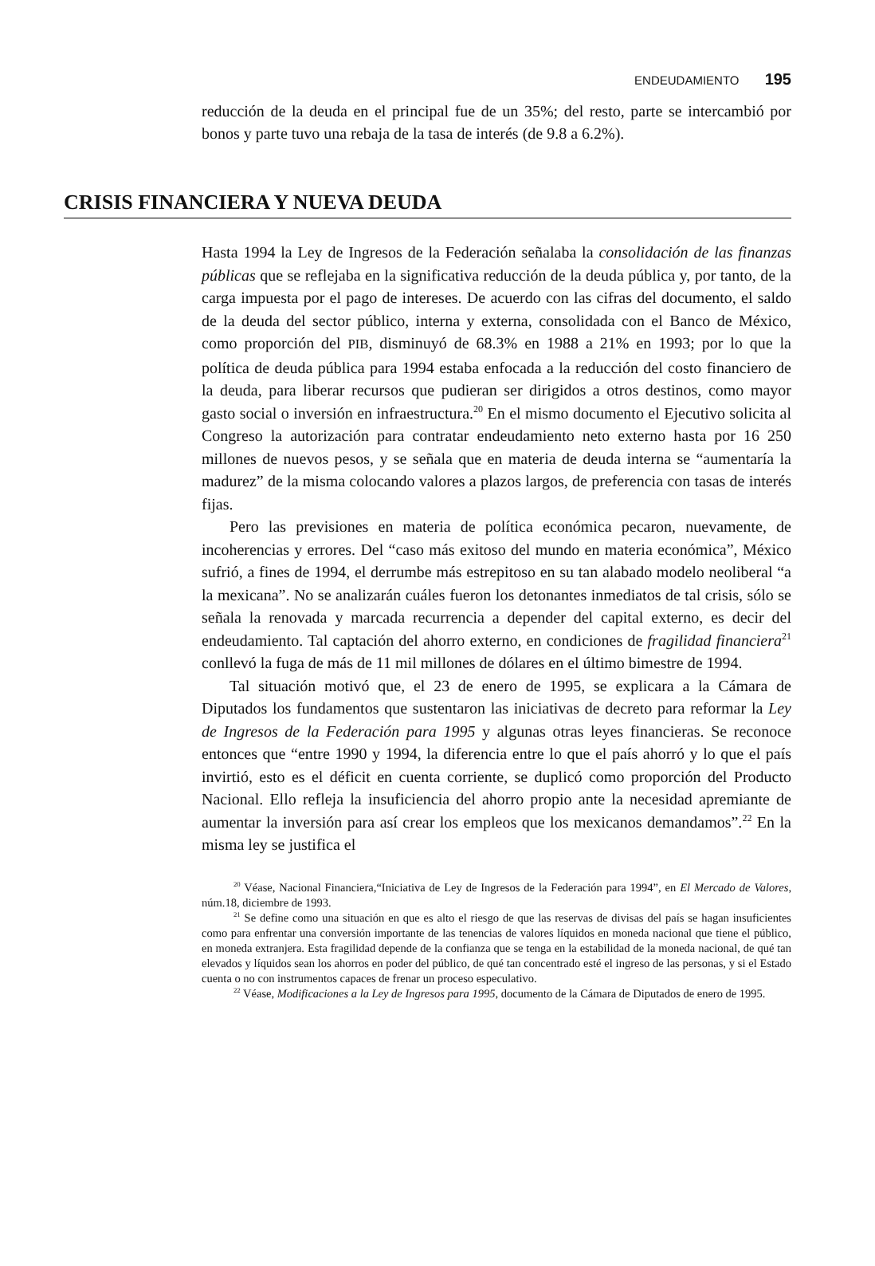ENDEUDAMIENTO 195
reducción de la deuda en el principal fue de un 35%; del resto, parte se intercambió por bonos y parte tuvo una rebaja de la tasa de interés (de 9.8 a 6.2%).
CRISIS FINANCIERA Y NUEVA DEUDA
Hasta 1994 la Ley de Ingresos de la Federación señalaba la consolidación de las finanzas públicas que se reflejaba en la significativa reducción de la deuda pública y, por tanto, de la carga impuesta por el pago de intereses. De acuerdo con las cifras del documento, el saldo de la deuda del sector público, interna y externa, consolidada con el Banco de México, como proporción del PIB, disminuyó de 68.3% en 1988 a 21% en 1993; por lo que la política de deuda pública para 1994 estaba enfocada a la reducción del costo financiero de la deuda, para liberar recursos que pudieran ser dirigidos a otros destinos, como mayor gasto social o inversión en infraestructura.<sup>20</sup> En el mismo documento el Ejecutivo solicita al Congreso la autorización para contratar endeudamiento neto externo hasta por 16 250 millones de nuevos pesos, y se señala que en materia de deuda interna se “aumentaría la madurez” de la misma colocando valores a plazos largos, de preferencia con tasas de interés fijas.
Pero las previsiones en materia de política económica pecaron, nuevamente, de incoherencias y errores. Del “caso más exitoso del mundo en materia económica”, México sufrió, a fines de 1994, el derrumbe más estrepitoso en su tan alabado modelo neoliberal “a la mexicana”. No se analizarán cuáles fueron los detonantes inmediatos de tal crisis, sólo se señala la renovada y marcada recurrencia a depender del capital externo, es decir del endeudamiento. Tal captación del ahorro externo, en condiciones de fragilidad financiera<sup>21</sup> conllevó la fuga de más de 11 mil millones de dólares en el último bimestre de 1994.
Tal situación motivó que, el 23 de enero de 1995, se explicara a la Cámara de Diputados los fundamentos que sustentaron las iniciativas de decreto para reformar la Ley de Ingresos de la Federación para 1995 y algunas otras leyes financieras. Se reconoce entonces que “entre 1990 y 1994, la diferencia entre lo que el país ahorró y lo que el país invirtió, esto es el déficit en cuenta corriente, se duplicó como proporción del Producto Nacional. Ello refleja la insuficiencia del ahorro propio ante la necesidad apremiante de aumentar la inversión para así crear los empleos que los mexicanos demandamos”.<sup>22</sup> En la misma ley se justifica el
<sup>20</sup> Véase, Nacional Financiera,“Iniciativa de Ley de Ingresos de la Federación para 1994”, en El Mercado de Valores, núm.18, diciembre de 1993.
<sup>21</sup> Se define como una situación en que es alto el riesgo de que las reservas de divisas del país se hagan insuficientes como para enfrentar una conversión importante de las tenencias de valores líquidos en moneda nacional que tiene el público, en moneda extranjera. Esta fragilidad depende de la confianza que se tenga en la estabilidad de la moneda nacional, de qué tan elevados y líquidos sean los ahorros en poder del público, de qué tan concentrado esté el ingreso de las personas, y si el Estado cuenta o no con instrumentos capaces de frenar un proceso especulativo.
<sup>22</sup> Véase, Modificaciones a la Ley de Ingresos para 1995, documento de la Cámara de Diputados de enero de 1995.